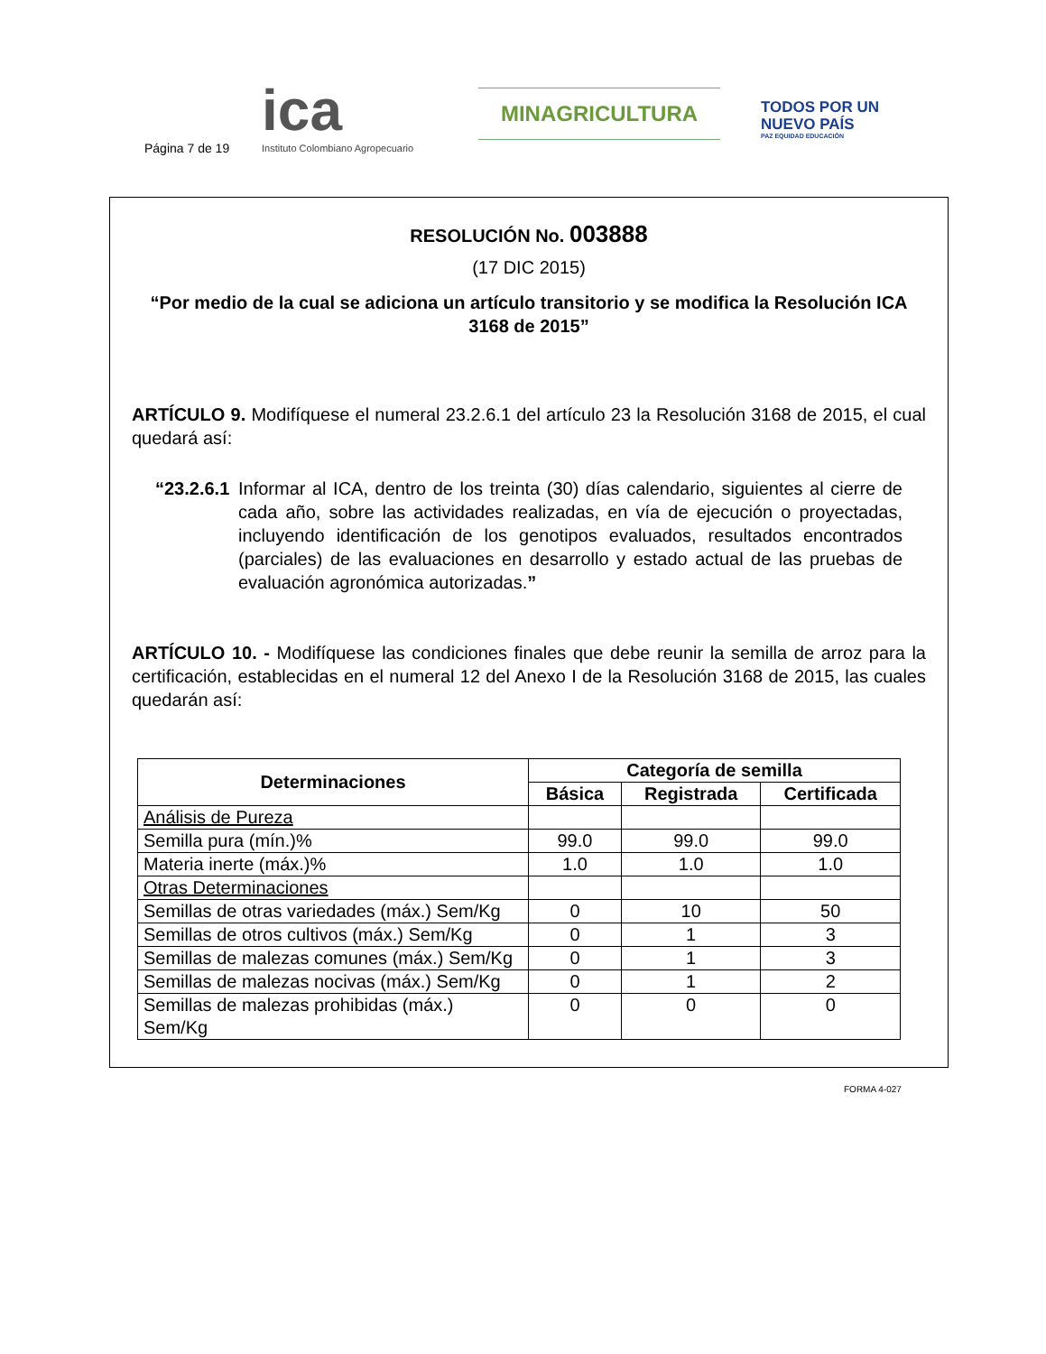Página 7 de 19
ica
Instituto Colombiano Agropecuario
MINAGRICULTURA
TODOS POR UN
NUEVO PAÍS
PAZ EQUIDAD EDUCACIÓN
RESOLUCIÓN No. 003888
(17 DIC 2015)
“Por medio de la cual se adiciona un artículo transitorio y se modifica la Resolución ICA 3168 de 2015”
ARTÍCULO 9. Modifíquese el numeral 23.2.6.1 del artículo 23 la Resolución 3168 de 2015, el cual quedará así:
“23.2.6.1
Informar al ICA, dentro de los treinta (30) días calendario, siguientes al cierre de cada año, sobre las actividades realizadas, en vía de ejecución o proyectadas, incluyendo identificación de los genotipos evaluados, resultados encontrados (parciales) de las evaluaciones en desarrollo y estado actual de las pruebas de evaluación agronómica autorizadas.”
ARTÍCULO 10. - Modifíquese las condiciones finales que debe reunir la semilla de arroz para la certificación, establecidas en el numeral 12 del Anexo I de la Resolución 3168 de 2015, las cuales quedarán así:
| Determinaciones | Categoría de semilla | | |
| --- | --- | --- | --- |
| | Básica | Registrada | Certificada |
| Análisis de Pureza | | | |
| Semilla pura (mín.)% | 99.0 | 99.0 | 99.0 |
| Materia inerte (máx.)% | 1.0 | 1.0 | 1.0 |
| Otras Determinaciones | | | |
| Semillas de otras variedades (máx.) Sem/Kg | 0 | 10 | 50 |
| Semillas de otros cultivos (máx.) Sem/Kg | 0 | 1 | 3 |
| Semillas de malezas comunes (máx.) Sem/Kg | 0 | 1 | 3 |
| Semillas de malezas nocivas (máx.) Sem/Kg | 0 | 1 | 2 |
| Semillas de malezas prohibidas (máx.) Sem/Kg | 0 | 0 | 0 |
FORMA 4-027